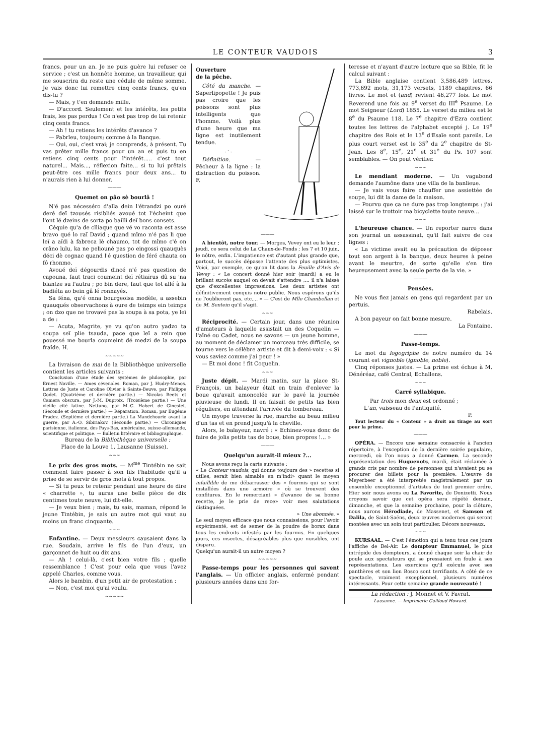LE CONTEUR VAUDOIS 3
francs, pour un an. Je ne puis guère lui refuser ce service ; c'est un honnête homme, un travailleur, qui me souscrira du reste une cédule de même somme. Je vais donc lui remettre cinq cents francs, qu'en dis-tu ?
— Mais, y t'en demande mille.
— D'accord. Seulement et les intérêts, les petits frais, les pas perdus ! Ce n'est pas trop de lui retenir cinq cents francs.
— Ah ! tu retiens les intérêts d'avance ?
— Pabrleu, toujours; comme à la Banque.
— Oui, oui, c'est vrai; je comprends, à présent. Tu vas prêter mille francs pour un an et puis tu en retiens cinq cents pour l'intérêt..... c'est tout naturel... Mais..., réflexion faite... si tu lui prêtais peut-être ces mille francs pour deux ans... tu n'aurais rien à lui donner.
———
Quemet on pâo sè bourlâ !
N'é pas nécesséro d'alla dein l'étrandzi po ouré deré deï tzousés risibliés avoué tot l'écheint que l'ont lé dzeins de sorta po bailli deï bons consets.
Céquie qu'a de clliaque que vé vo raconta est asse bravo qué lo raï David ; quand mîmo n'é pas li que leï a aïdi à fabreca lè chaumo, tot de mîmo c'é on crâno lulu, ka ne peliouné pas po eingossi quauquès déci dè cognac quand l'é question de féré chauta on fô rhonmo.
Avoué deï dégourdis dincé n'é pas question de capouna, faut traci coumeint deï rétiaïrus dû su 'na biantze su l'autra ; po bin dere, faut que tot allé à la badiéta ao bein gâ lé ronnayés.
Sa féna, qu'é onna bourgeoisa modèle, a assebin quauqués observachons à oure de teimps ein teimps ; on dzo que ne trovavé pas la soupa à sa pota, ye leï a de :
— Acuta, Magrite, ye vu qu'on autro yadzo ta soupa seï plie tsauda, pace que leï a rein que pouessé me bourla coumeint dé medzi de la soupa fraîde. H.
~~~~~
La livraison de mai de la Bibliothèque universelle contient les articles suivants :
Conclusion d'une étude des systèmes de philosophie, par Ernest Naville. — Ames cévenoles. Roman, par J. Hudry-Menos. Lettres de Juste et Caroline Olivier à Sainte-Beuve, par Philippe Godet. (Quatrième et dernière partie.) — Nicolas Beets et Camera obscura, par J.-M. Duproix. (Troisième partie.) — Une vieille cité latine. Nettuno, par M.-C. Habert de Ginestet. (Seconde et dernière partie.) — Réparation. Roman, par Eugénie Pradez. (Septième et dernière partie.) La Mandchourie avant la guerre, par A.-O. Sibiriakov. (Seconde partie.) — Chroniques parisienne, italienne, des Pays-Bas, américaine, suisse-allemande, scientifique et politique. — Bulletin littéraire et bibliographique.
Bureau de la Bibliothèque universelle :
Place de la Louve 1, Lausanne (Suisse).
~~~
Le prix des gros mots. — M<sup>me</sup> Tintébin ne sait comment faire passer à son fils l'habitude qu'il a prise de se servir de gros mots à tout propos.
— Si tu peux te retenir pendant une heure de dire « charrette », tu auras une belle pièce de dix centimes toute neuve, lui dit-elle.
— Je veux bien ; mais, tu sais, maman, répond le jeune Tintébin, je sais un autre mot qui vaut au moins un franc cinquante.
~~~
Enfantine. — Deux messieurs causaient dans la rue. Soudain, arrive le fils de l'un d'eux, un garçonnet de huit ou dix ans.
— Ah ! celui-là, c'est bien votre fils ; quelle ressemblance ! C'est pour cela que vous l'avez appelé Charles, comme vous.
Alors le bambin, d'un petit air de protestation :
— Non, c'est moi qu'ai voulu.
~~~~~
Ouverture
de la pêche.
Côté du manche. — Saperlipopette ! Je puis pas croire que les poissons sont plus intelligents que l'homme. Voilà plus d'une heure que ma ligne est inutilement tendue.
. · .
Définition. — Pêcheur à la ligne : la distraction du poisson. F.
———
A bientôt, notre tour. — Morges, Vevey ont eu le leur ; jeudi, ce sera celui de La Chaux-de-Fonds ; les 7 et 10 juin, le nôtre, enfin. L'impatience est d'autant plus grande que, partout, le succès dépasse l'attente des plus optimistes. Voici, par exemple, ce qu'on lit dans la Feuille d'Avis de Vevey : « Le concert donné hier soir (mardi) a eu le brillant succès auquel on devait s'attendre ;... il n'a laissé que d'excellentes impressions. Les deux artistes ont définitivement conquis notre public. Nous espérons qu'ils ne l'oublieront pas, etc.... » — C'est de Mlle Chambellan et de M. Sentein qu'il s'agit.
~~~
Réciprocité. — Certain jour, dans une réunion d'amateurs à laquelle assistait un des Coquelin — l'aîné ou Cadet, nous ne savons — un jeune homme, au moment de déclamer un morceau très difficile, se tourne vers le célèbre artiste et dit à demi-voix : « Si vous saviez comme j'ai peur ! »
— Et moi donc ! fit Coquelin.
~~~
Juste dépit. — Mardi matin, sur la place St-François, un balayeur était en train d'enlever la boue qu'avait amoncelée sur le pavé la journée pluvieuse de lundi. Il en faisait de petits tas bien réguliers, en attendant l'arrivée du tombereau.
Un myope traverse la rue, marche au beau milieu d'un tas et en prend jusqu'à la cheville.
Alors, le balayeur, navré : « Echinez-vous donc de faire de jolis petits tas de boue, bien propres !... »
———
Quelqu'un aurait-il mieux ?...
Nous avons reçu la carte suivante :
« Le Conteur vaudois, qui donne toujours des » recettes si utiles, serait bien aimable en m'indi» quant le moyen infaillible de me débarrasser des » fourmis qui se sont installées dans une armoire » où se trouvent des confitures. En le remerciant » d'avance de sa bonne recette, je le prie de rece» voir mes salutations distinguées.
» Une abonnée. »
Le seul moyen efficace que nous connaissions, pour l'avoir expérimenté, est de semer de la poudre de borax dans tous les endroits infestés par les fourmis. En quelques jours, ces insectes, désagréables plus que nuisibles, ont disparu.
Quelqu'un aurait-il un autre moyen ?
~~~~~
Passe-temps pour les personnes qui savent l'anglais. — Un officier anglais, enfermé pendant plusieurs années dans une for-
teresse et n'ayant d'autre lecture que sa Bible, fit le calcul suivant :
La Bible anglaise contient 3,586,489 lettres, 773,692 mots, 31,173 versets, 1189 chapitres, 66 livres. Le mot et (and) revient 46,277 fois. Le mot Reverend une fois au 9<sup>e</sup> verset du III<sup>e</sup> Psaume. Le mot Seigneur (Lord) 1855. Le verset du milieu est le 8<sup>e</sup> du Psaume 118. Le 7<sup>e</sup> chapitre d'Ezra contient toutes les lettres de l'alphabet excepté j. Le 19<sup>e</sup> chapitre des Rois et le 13<sup>e</sup> d'Esaïe sont pareils. Le plus court verset est le 35<sup>e</sup> du 2<sup>e</sup> chapitre de St-Jean. Les 8<sup>e</sup>, 15<sup>e</sup>, 21<sup>e</sup> et 31<sup>e</sup> du Ps. 107 sont semblables. — On peut vérifier.
~~~
Le mendiant moderne. — Un vagabond demande l'aumône dans une villa de la banlieue.
— Je vais vous faire chauffer une assiettée de soupe, lui dit la dame de la maison.
— Pourvu que ça ne dure pas trop longtemps : j'ai laissé sur le trottoir ma bicyclette toute neuve...
~~~
L'heureuse chance. — Un reporter narre dans son journal un assassinat, qu'il fait suivre de ces lignes :
« La victime avait eu la précaution de déposer tout son argent à la banque, deux heures à peine avant le meurtre, de sorte qu'elle s'en tire heureusement avec la seule perte de la vie. »
———
Pensées.
Ne vous fiez jamais en gens qui regardent par un pertuis.
Rabelais.
A bon payeur on fait bonne mesure.
La Fontaine.
———
Passe-temps.
Le mot du logogriphe de notre numéro du 14 courant est vignoble (ignoble, noble).
Cinq réponses justes. — La prime est échue à M. Dénéréaz, café Central, Echallens.
~~~
Carré syllabique.
Par trois mon deux est ordonné ;
L'un, vaisseau de l'antiquité.
P.
Tout lecteur du « Conteur » a droit au tirage au sort pour la prime.
———
OPÉRA. — Encore une semaine consacrée à l'ancien répertoire, à l'exception de la dernière soirée populaire, mercredi, où l'on nous a donné Carmen. La seconde représentation des Huguenots, mardi, était réclamée à grands cris par nombre de personnes qui n'avaient pu se procurer des billets pour la première. L'œuvre de Meyerbeer a été interpretée magistralement par un ensemble exceptionnel d'artistes de tout premier ordre. Hier soir nous avons eu La Favorite, de Donizetti. Nous croyons savoir que cet opéra sera répété demain, dimanche, et que la semaine prochaine, pour la clôture, nous aurons Hérodiade, de Massenet, et Samson et Dalila, de Saint-Saëns, deux œuvres modernes qui seront montées avec un soin tout particulier. Décors nouveaux.
~~~
KURSAAL. — C'est l'émotion qui a tenu tous ces jours l'affiche de Bel-Air. Le dompteur Emmanuel, le plus intrépide des dompteurs, a donné chaque soir la chair de poule aux spectateurs qui se pressaient en foule à ses représentations. Les exercices qu'il exécute avec ses panthères et son lion Bosco sont terrifiants. A côté de ce spectacle, vraiment exceptionnel, plusieurs numéros intéressants. Pour cette semaine grande nouveauté !
La rédaction : J. Monnet et V. Favrat.
Lausanne. — Imprimerie Guilloud-Howard.